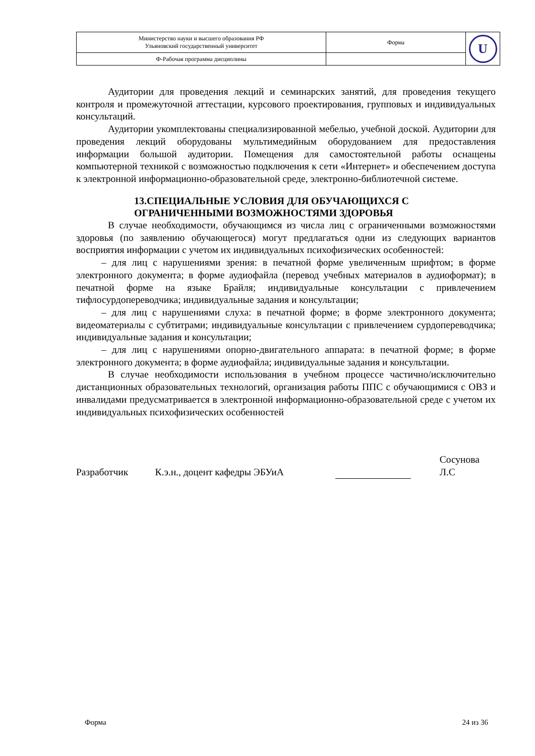| Министерство науки и высшего образования РФ Ульяновский государственный университет | Форма | U |
| Ф-Рабочая программа дисциплины | | |
Аудитории для проведения лекций и семинарских занятий, для проведения текущего контроля и промежуточной аттестации, курсового проектирования, групповых и индивидуальных консультаций.
Аудитории укомплектованы специализированной мебелью, учебной доской. Аудитории для проведения лекций оборудованы мультимедийным оборудованием для предоставления информации большой аудитории. Помещения для самостоятельной работы оснащены компьютерной техникой с возможностью подключения к сети «Интернет» и обеспечением доступа к электронной информационно-образовательной среде, электронно-библиотечной системе.
13.СПЕЦИАЛЬНЫЕ УСЛОВИЯ ДЛЯ ОБУЧАЮЩИХСЯ С
ОГРАНИЧЕННЫМИ ВОЗМОЖНОСТЯМИ ЗДОРОВЬЯ
В случае необходимости, обучающимся из числа лиц с ограниченными возможностями здоровья (по заявлению обучающегося) могут предлагаться одни из следующих вариантов восприятия информации с учетом их индивидуальных психофизических особенностей:
– для лиц с нарушениями зрения: в печатной форме увеличенным шрифтом; в форме электронного документа; в форме аудиофайла (перевод учебных материалов в аудиоформат); в печатной форме на языке Брайля; индивидуальные консультации с привлечением тифлосурдопереводчика; индивидуальные задания и консультации;
– для лиц с нарушениями слуха: в печатной форме; в форме электронного документа; видеоматериалы с субтитрами; индивидуальные консультации с привлечением сурдопереводчика; индивидуальные задания и консультации;
– для лиц с нарушениями опорно-двигательного аппарата: в печатной форме; в форме электронного документа; в форме аудиофайла; индивидуальные задания и консультации.
В случае необходимости использования в учебном процессе частично/исключительно дистанционных образовательных технологий, организация работы ППС с обучающимися с ОВЗ и инвалидами предусматривается в электронной информационно-образовательной среде с учетом их индивидуальных психофизических особенностей
Разработчик К.э.н., доцент кафедры ЭБУиА Сосунова Л.С
Форма 24 из 36